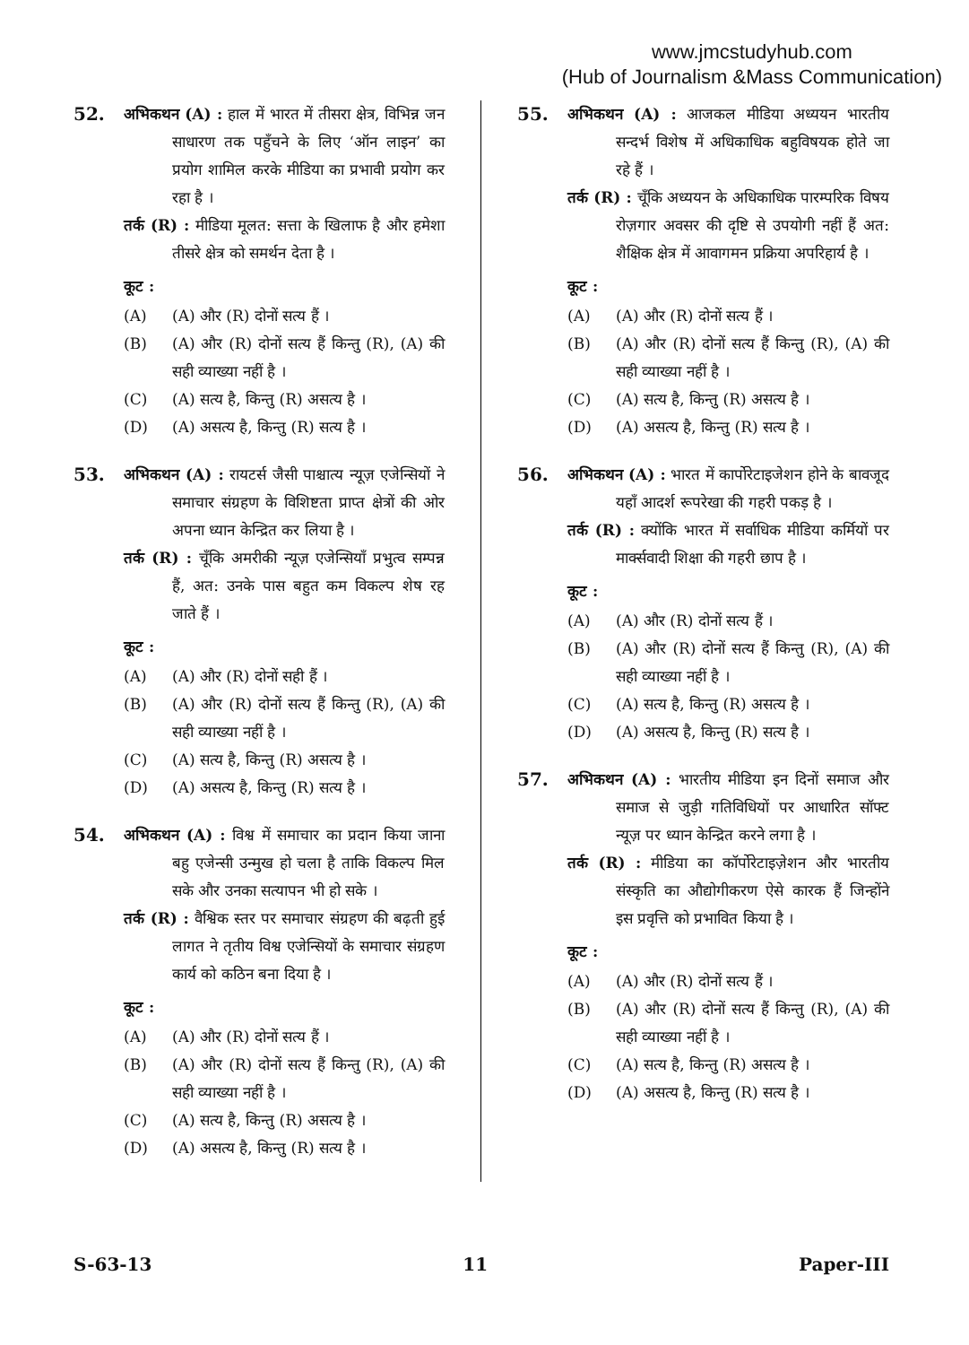www.jmcstudyhub.com
(Hub of Journalism &Mass Communication)
52.
अभिकथन (A) : हाल में भारत में तीसरा क्षेत्र, विभिन्न जन साधारण तक पहुँचने के लिए ‘ऑन लाइन’ का प्रयोग शामिल करके मीडिया का प्रभावी प्रयोग कर रहा है ।
तर्क (R) : मीडिया मूलत: सत्ता के खिलाफ है और हमेशा तीसरे क्षेत्र को समर्थन देता है ।
कूट :
(A) (A) और (R) दोनों सत्य हैं ।
(B) (A) और (R) दोनों सत्य हैं किन्तु (R), (A) की सही व्याख्या नहीं है ।
(C) (A) सत्य है, किन्तु (R) असत्य है ।
(D) (A) असत्य है, किन्तु (R) सत्य है ।
53.
अभिकथन (A) : रायटर्स जैसी पाश्चात्य न्यूज़ एजेन्सियों ने समाचार संग्रहण के विशिष्टता प्राप्त क्षेत्रों की ओर अपना ध्यान केन्द्रित कर लिया है ।
तर्क (R) : चूँकि अमरीकी न्यूज़ एजेन्सियाँ प्रभुत्व सम्पन्न हैं, अत: उनके पास बहुत कम विकल्प शेष रह जाते हैं ।
कूट :
(A) (A) और (R) दोनों सही हैं ।
(B) (A) और (R) दोनों सत्य हैं किन्तु (R), (A) की सही व्याख्या नहीं है ।
(C) (A) सत्य है, किन्तु (R) असत्य है ।
(D) (A) असत्य है, किन्तु (R) सत्य है ।
54.
अभिकथन (A) : विश्व में समाचार का प्रदान किया जाना बहु एजेन्सी उन्मुख हो चला है ताकि विकल्प मिल सके और उनका सत्यापन भी हो सके ।
तर्क (R) : वैश्विक स्तर पर समाचार संग्रहण की बढ़ती हुई लागत ने तृतीय विश्व एजेन्सियों के समाचार संग्रहण कार्य को कठिन बना दिया है ।
कूट :
(A) (A) और (R) दोनों सत्य हैं ।
(B) (A) और (R) दोनों सत्य हैं किन्तु (R), (A) की सही व्याख्या नहीं है ।
(C) (A) सत्य है, किन्तु (R) असत्य है ।
(D) (A) असत्य है, किन्तु (R) सत्य है ।
55.
अभिकथन (A) : आजकल मीडिया अध्ययन भारतीय सन्दर्भ विशेष में अधिकाधिक बहुविषयक होते जा रहे हैं ।
तर्क (R) : चूँकि अध्ययन के अधिकाधिक पारम्परिक विषय रोज़गार अवसर की दृष्टि से उपयोगी नहीं हैं अत: शैक्षिक क्षेत्र में आवागमन प्रक्रिया अपरिहार्य है ।
कूट :
(A) (A) और (R) दोनों सत्य हैं ।
(B) (A) और (R) दोनों सत्य हैं किन्तु (R), (A) की सही व्याख्या नहीं है ।
(C) (A) सत्य है, किन्तु (R) असत्य है ।
(D) (A) असत्य है, किन्तु (R) सत्य है ।
56.
अभिकथन (A) : भारत में कार्पोरेटाइजेशन होने के बावजूद यहाँ आदर्श रूपरेखा की गहरी पकड़ है ।
तर्क (R) : क्योंकि भारत में सर्वाधिक मीडिया कर्मियों पर मार्क्सवादी शिक्षा की गहरी छाप है ।
कूट :
(A) (A) और (R) दोनों सत्य हैं ।
(B) (A) और (R) दोनों सत्य हैं किन्तु (R), (A) की सही व्याख्या नहीं है ।
(C) (A) सत्य है, किन्तु (R) असत्य है ।
(D) (A) असत्य है, किन्तु (R) सत्य है ।
57.
अभिकथन (A) : भारतीय मीडिया इन दिनों समाज और समाज से जुड़ी गतिविधियों पर आधारित सॉफ्ट न्यूज़ पर ध्यान केन्द्रित करने लगा है ।
तर्क (R) : मीडिया का कॉर्पोरेटाइज़ेशन और भारतीय संस्कृति का औद्योगीकरण ऐसे कारक हैं जिन्होंने इस प्रवृत्ति को प्रभावित किया है ।
कूट :
(A) (A) और (R) दोनों सत्य हैं ।
(B) (A) और (R) दोनों सत्य हैं किन्तु (R), (A) की सही व्याख्या नहीं है ।
(C) (A) सत्य है, किन्तु (R) असत्य है ।
(D) (A) असत्य है, किन्तु (R) सत्य है ।
S-63-13 11 Paper-III